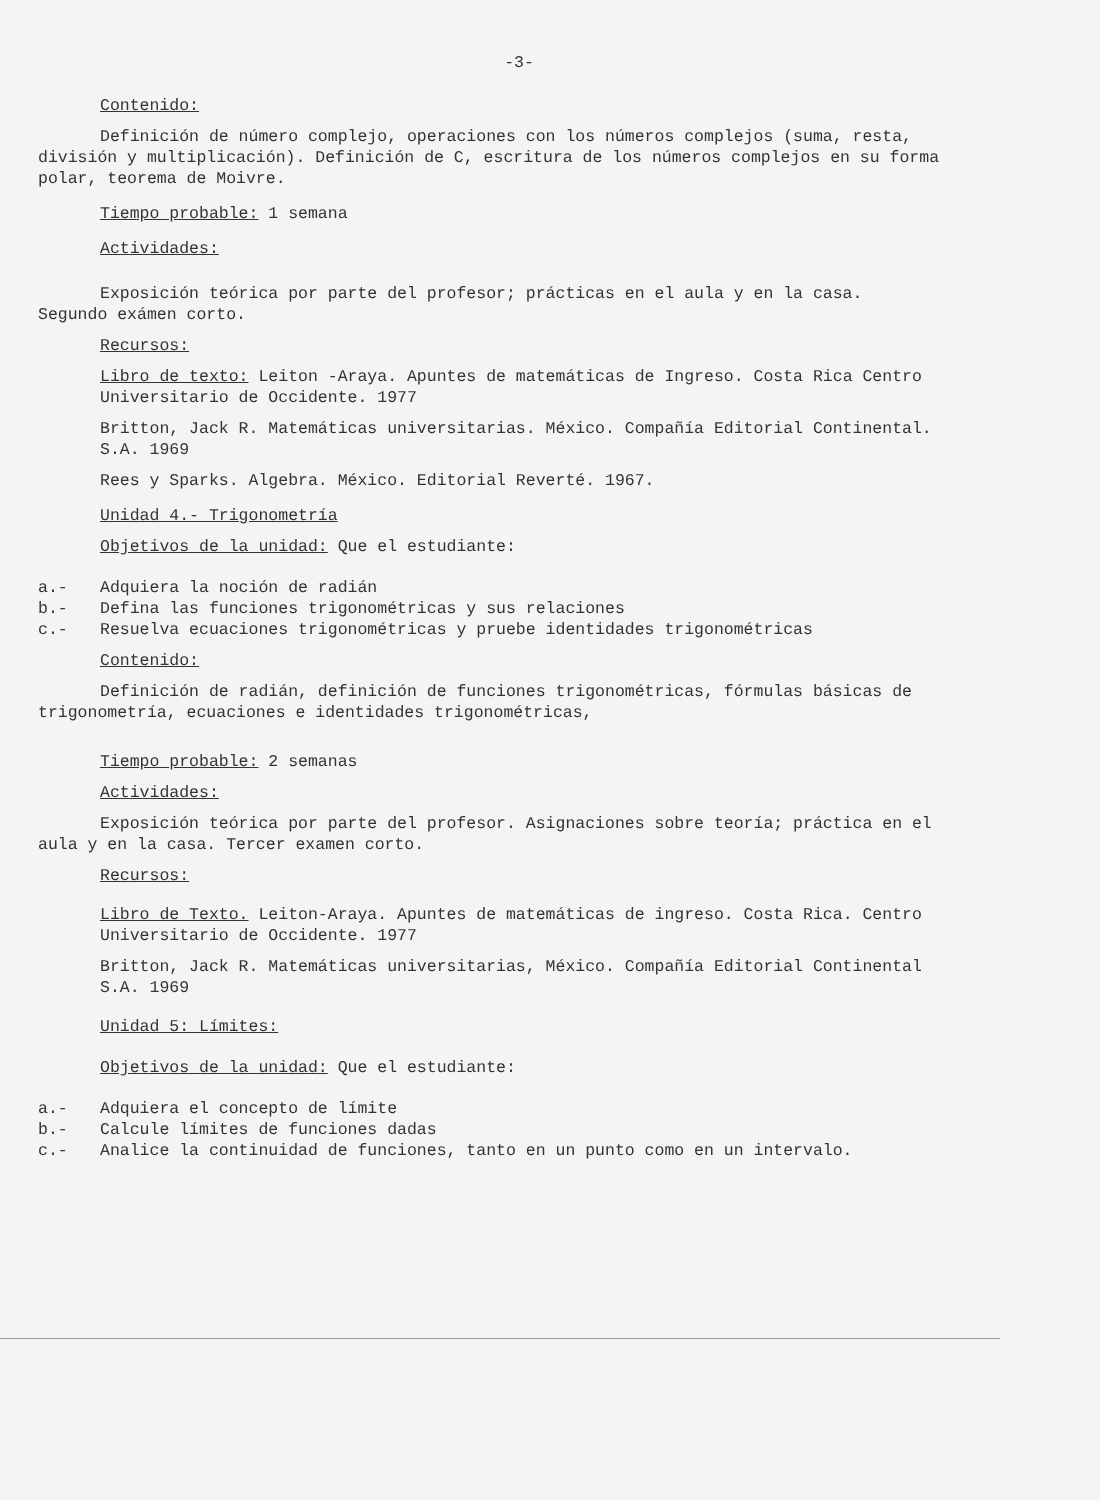-3-
Contenido:
Definición de número complejo, operaciones con los números complejos (suma, resta, división y multiplicación). Definición de C, escritura de los números complejos en su forma polar, teorema de Moivre.
Tiempo probable: 1 semana
Actividades:
Exposición teórica por parte del profesor; prácticas en el aula y en la casa. Segundo exámen corto.
Recursos:
Libro de texto: Leiton -Araya. Apuntes de matemáticas de Ingreso. Costa Rica Centro Universitario de Occidente. 1977
Britton, Jack R. Matemáticas universitarias. México. Compañía Editorial Continental. S.A. 1969
Rees y Sparks. Algebra. México. Editorial Reverté. 1967.
Unidad 4.- Trigonometría
Objetivos de la unidad: Que el estudiante:
a.- Adquiera la noción de radián
b.- Defina las funciones trigonométricas y sus relaciones
c.- Resuelva ecuaciones trigonométricas y pruebe identidades trigonométricas
Contenido:
Definición de radián, definición de funciones trigonométricas, fórmulas básicas de trigonometría, ecuaciones e identidades trigonométricas,
Tiempo probable: 2 semanas
Actividades:
Exposición teórica por parte del profesor. Asignaciones sobre teoría; práctica en el aula y en la casa. Tercer examen corto.
Recursos:
Libro de Texto. Leiton-Araya. Apuntes de matemáticas de ingreso. Costa Rica. Centro Universitario de Occidente. 1977
Britton, Jack R. Matemáticas universitarias, México. Compañía Editorial Continental S.A. 1969
Unidad 5: Límites:
Objetivos de la unidad: Que el estudiante:
a.- Adquiera el concepto de límite
b.- Calcule límites de funciones dadas
c.- Analice la continuidad de funciones, tanto en un punto como en un intervalo.